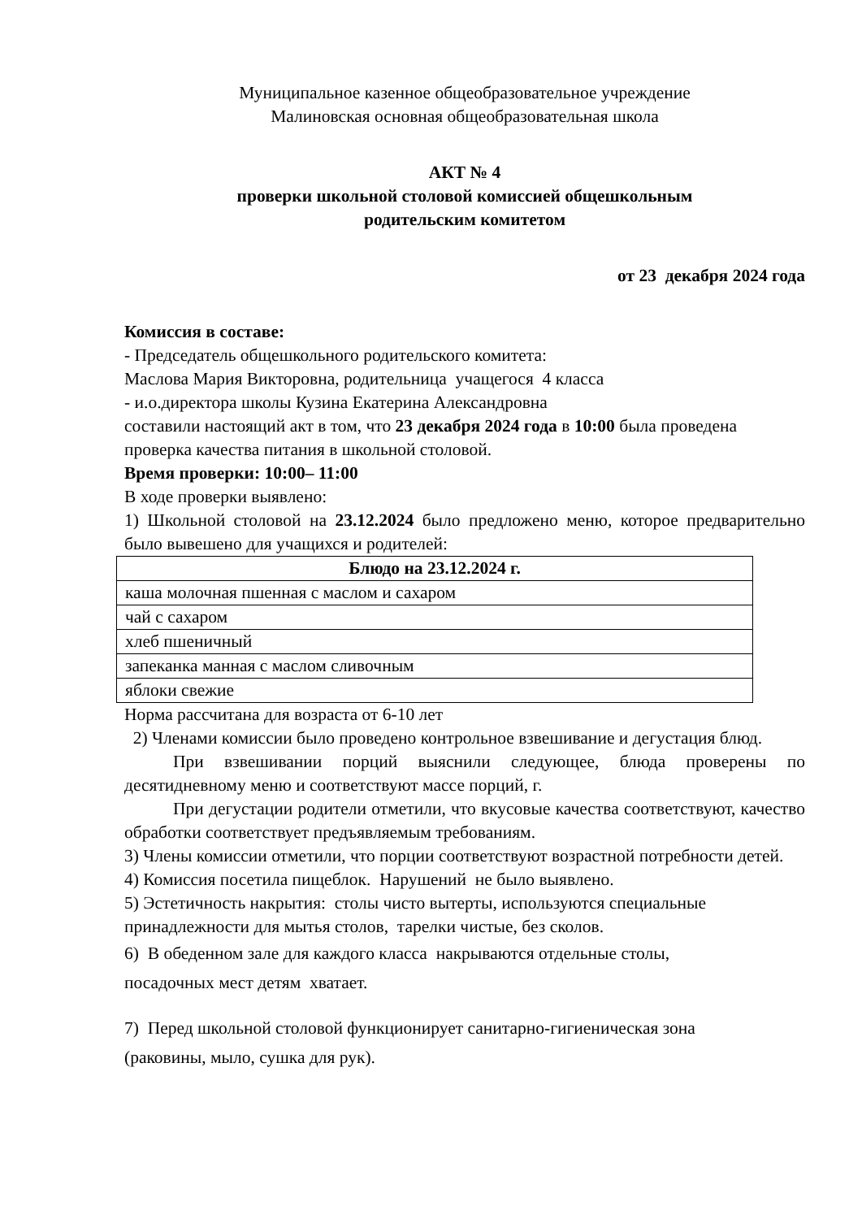Муниципальное казенное общеобразовательное учреждение
Малиновская основная общеобразовательная школа
АКТ № 4
проверки школьной столовой комиссией общешкольным
родительским комитетом
от 23 декабря 2024 года
Комиссия в составе:
- Председатель общешкольного родительского комитета:
Маслова Мария Викторовна, родительница учащегося 4 класса
- и.о.директора школы Кузина Екатерина Александровна
составили настоящий акт в том, что 23 декабря 2024 года в 10:00 была проведена проверка качества питания в школьной столовой.
Время проверки: 10:00– 11:00
В ходе проверки выявлено:
1) Школьной столовой на 23.12.2024 было предложено меню, которое предварительно было вывешено для учащихся и родителей:
| Блюдо на 23.12.2024 г. |
| --- |
| каша молочная пшенная с маслом и сахаром |
| чай с сахаром |
| хлеб пшеничный |
| запеканка манная с маслом сливочным |
| яблоки свежие |
Норма рассчитана для возраста от 6-10 лет
2) Членами комиссии было проведено контрольное взвешивание и дегустация блюд.
При взвешивании порций выяснили следующее, блюда проверены по десятидневному меню и соответствуют массе порций, г.
При дегустации родители отметили, что вкусовые качества соответствуют, качество обработки соответствует предъявляемым требованиям.
3) Члены комиссии отметили, что порции соответствуют возрастной потребности детей.
4) Комиссия посетила пищеблок. Нарушений не было выявлено.
5) Эстетичность накрытия: столы чисто вытерты, используются специальные принадлежности для мытья столов, тарелки чистые, без сколов.
6) В обеденном зале для каждого класса накрываются отдельные столы,
посадочных мест детям хватает.
7) Перед школьной столовой функционирует санитарно-гигиеническая зона
(раковины, мыло, сушка для рук).